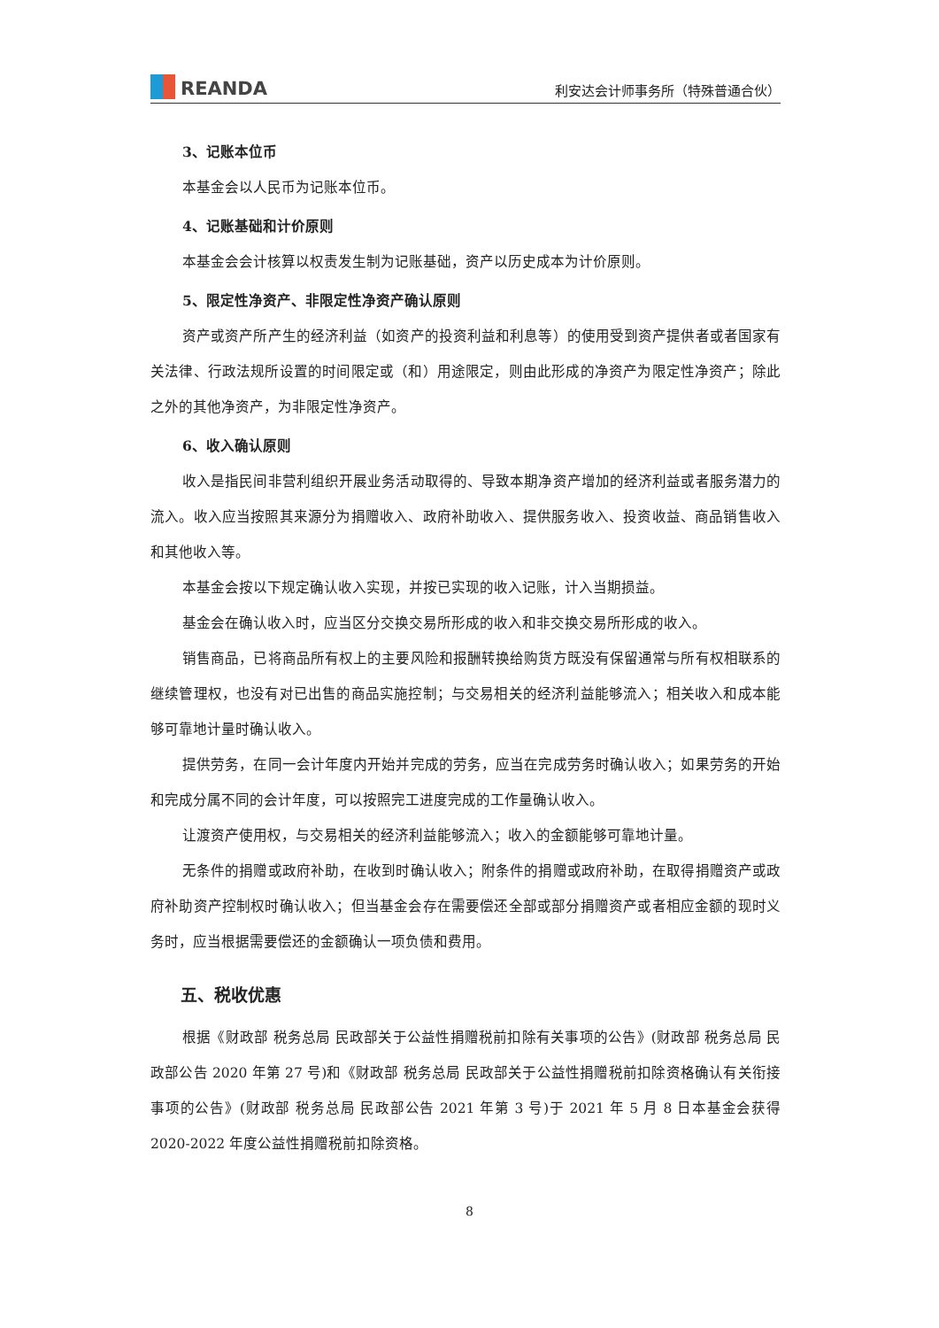REANDA
利安达会计师事务所（特殊普通合伙）
3、记账本位币
本基金会以人民币为记账本位币。
4、记账基础和计价原则
本基金会会计核算以权责发生制为记账基础，资产以历史成本为计价原则。
5、限定性净资产、非限定性净资产确认原则
资产或资产所产生的经济利益（如资产的投资利益和利息等）的使用受到资产提供者或者国家有关法律、行政法规所设置的时间限定或（和）用途限定，则由此形成的净资产为限定性净资产；除此之外的其他净资产，为非限定性净资产。
6、收入确认原则
收入是指民间非营利组织开展业务活动取得的、导致本期净资产增加的经济利益或者服务潜力的流入。收入应当按照其来源分为捐赠收入、政府补助收入、提供服务收入、投资收益、商品销售收入和其他收入等。
本基金会按以下规定确认收入实现，并按已实现的收入记账，计入当期损益。
基金会在确认收入时，应当区分交换交易所形成的收入和非交换交易所形成的收入。
销售商品，已将商品所有权上的主要风险和报酬转换给购货方既没有保留通常与所有权相联系的继续管理权，也没有对已出售的商品实施控制；与交易相关的经济利益能够流入；相关收入和成本能够可靠地计量时确认收入。
提供劳务，在同一会计年度内开始并完成的劳务，应当在完成劳务时确认收入；如果劳务的开始和完成分属不同的会计年度，可以按照完工进度完成的工作量确认收入。
让渡资产使用权，与交易相关的经济利益能够流入；收入的金额能够可靠地计量。
无条件的捐赠或政府补助，在收到时确认收入；附条件的捐赠或政府补助，在取得捐赠资产或政府补助资产控制权时确认收入；但当基金会存在需要偿还全部或部分捐赠资产或者相应金额的现时义务时，应当根据需要偿还的金额确认一项负债和费用。
五、税收优惠
根据《财政部 税务总局 民政部关于公益性捐赠税前扣除有关事项的公告》(财政部 税务总局 民政部公告 2020 年第 27 号)和《财政部 税务总局 民政部关于公益性捐赠税前扣除资格确认有关衔接事项的公告》(财政部 税务总局 民政部公告 2021 年第 3 号)于 2021 年 5 月 8 日本基金会获得 2020-2022 年度公益性捐赠税前扣除资格。
8